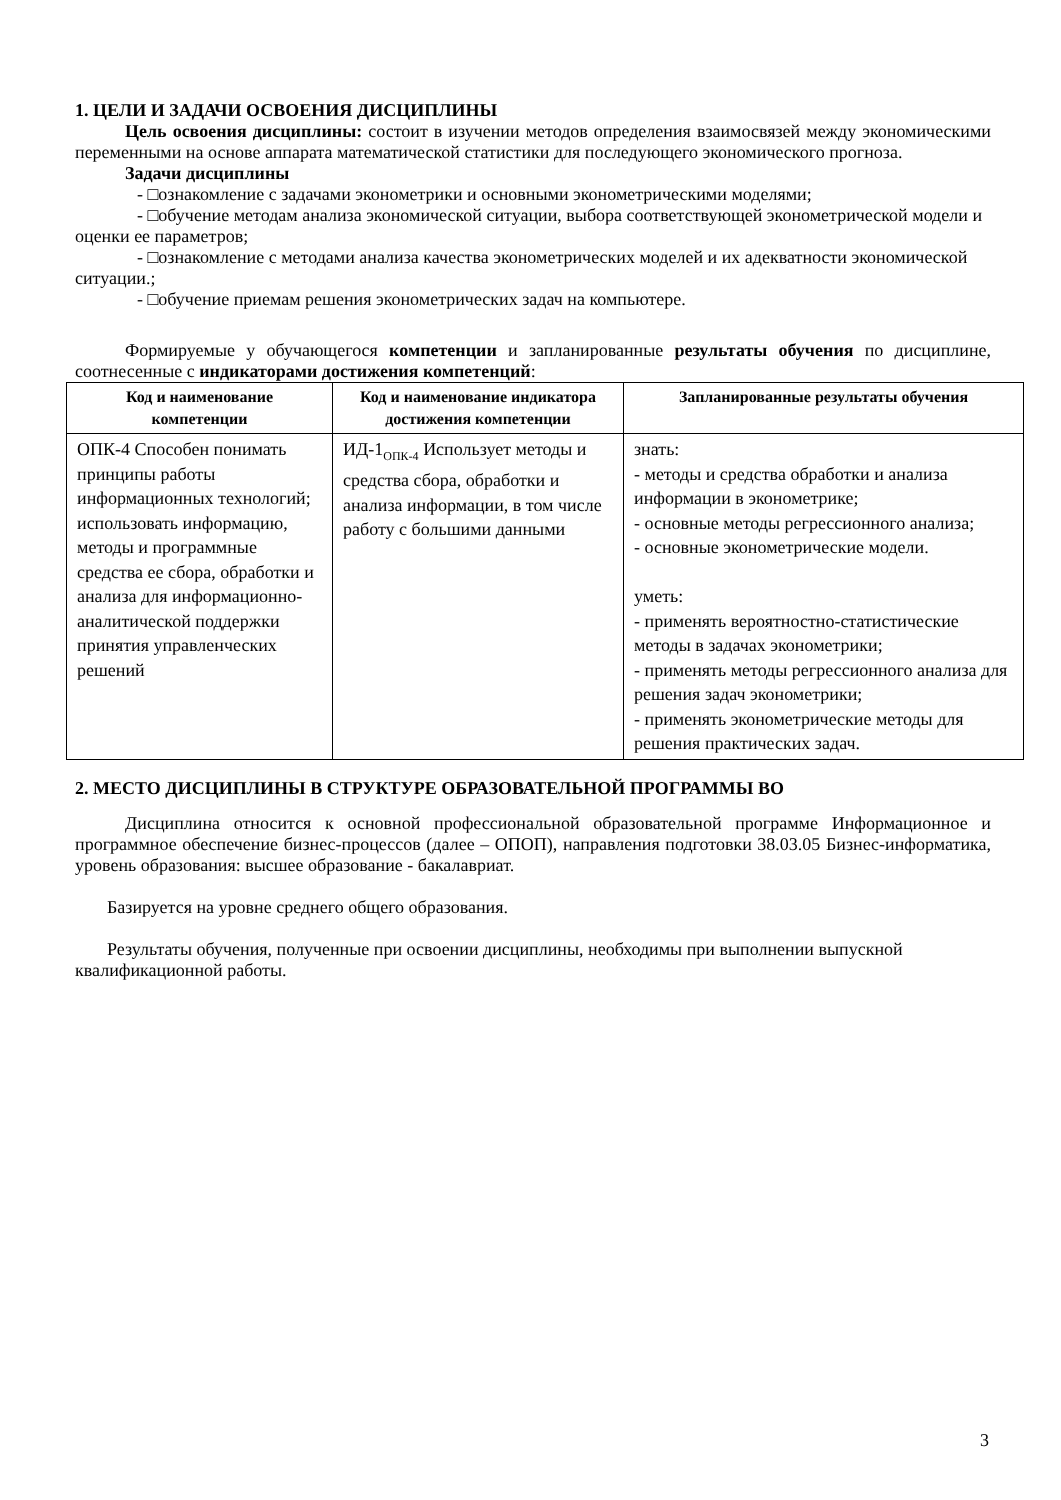1. ЦЕЛИ И ЗАДАЧИ ОСВОЕНИЯ ДИСЦИПЛИНЫ
Цель освоения дисциплины: состоит в изучении методов определения взаимосвязей между экономическими переменными на основе аппарата математической статистики для последующего экономического прогноза.
Задачи дисциплины
- □ознакомление с задачами эконометрики и основными эконометрическими моделями;
- □обучение методам анализа экономической ситуации, выбора соответствующей эконометрической модели и оценки ее параметров;
- □ознакомление с методами анализа качества эконометрических моделей и их адекватности экономической ситуации.;
- □обучение приемам решения эконометрических задач на компьютере.
Формируемые у обучающегося компетенции и запланированные результаты обучения по дисциплине, соотнесенные с индикаторами достижения компетенций:
| Код и наименование компетенции | Код и наименование индикатора достижения компетенции | Запланированные результаты обучения |
| --- | --- | --- |
| ОПК-4 Способен понимать принципы работы информационных технологий; использовать информацию, методы и программные средства ее сбора, обработки и анализа для информационно-аналитической поддержки принятия управленческих решений | ИД-1<sub>ОПК-4</sub> Использует методы и средства сбора, обработки и анализа информации, в том числе работу с большими данными | знать: - методы и средства обработки и анализа информации в эконометрике; - основные методы регрессионного анализа; - основные эконометрические модели. уметь: - применять вероятностно-статистические методы в задачах эконометрики; - применять методы регрессионного анализа для решения задач эконометрики; - применять эконометрические методы для решения практических задач. |
2. МЕСТО ДИСЦИПЛИНЫ В СТРУКТУРЕ ОБРАЗОВАТЕЛЬНОЙ ПРОГРАММЫ ВО
Дисциплина относится к основной профессиональной образовательной программе Информационное и программное обеспечение бизнес-процессов (далее – ОПОП), направления подготовки 38.03.05 Бизнес-информатика, уровень образования: высшее образование - бакалавриат.
Базируется на уровне среднего общего образования.
Результаты обучения, полученные при освоении дисциплины, необходимы при выполнении выпускной квалификационной работы.
3